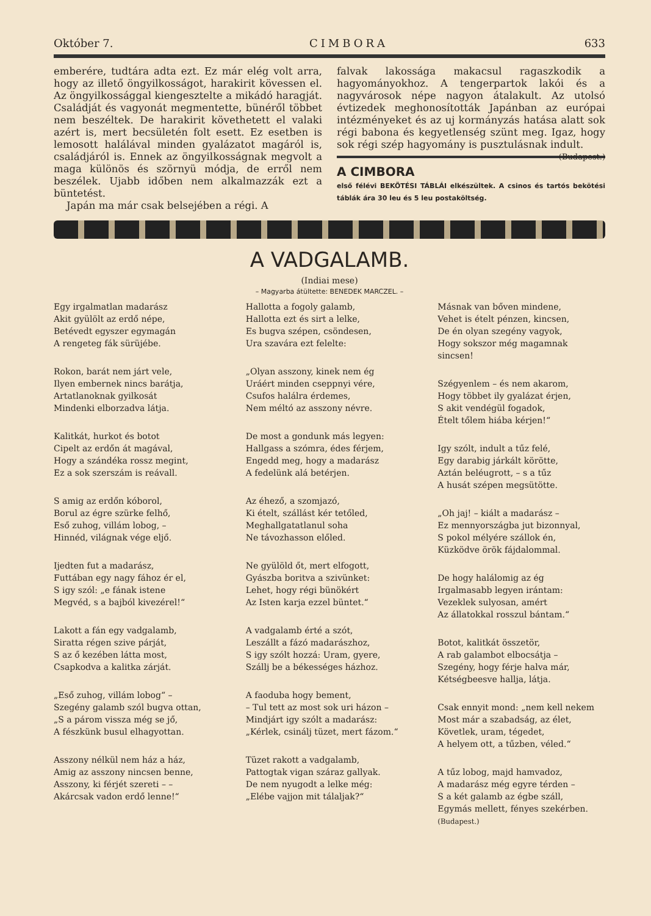Október 7. CIMBORA 633
emberére, tudtára adta ezt. Ez már elég volt arra, hogy az illető öngyilkosságot, harakirit kövessen el. Az öngyilkossággal kiengesztelte a mikádó haragját. Családját és vagyonát megmentette, bünéről többet nem beszéltek. De harakirit követhetett el valaki azért is, mert becsületén folt esett. Ez esetben is lemosott halálával minden gyalázatot magáról is, családjáról is. Ennek az öngyilkosságnak megvolt a maga különös és szörnyü módja, de erről nem beszélek. Ujabb időben nem alkalmazzák ezt a büntetést.
Japán ma már csak belsejében a régi. A
falvak lakossága makacsul ragaszkodik a hagyományokhoz. A tengerpartok lakói és a nagyvárosok népe nagyon átalakult. Az utolsó évtizedek meghonosították Japánban az európai intézményeket és az uj kormányzás hatása alatt sok régi babona és kegyetlenség szünt meg. Igaz, hogy sok régi szép hagyomány is pusztulásnak indult. (Budapest.)
A CIMBORA
első félévi BEKÖTÉSI TÁBLÁI elkészültek. A csinos és tartós bekötési táblák ára 30 leu és 5 leu postaköltség.
A VADGALAMB.
(Indiai mese)
– Magyarba átültette: BENEDEK MARCZEL. –
Egy irgalmatlan madarász
Akit gyülölt az erdő népe,
Betévedt egyszer egymagán
A rengeteg fák sürüjébe.
Rokon, barát nem járt vele,
Ilyen embernek nincs barátja,
Artatlanoknak gyilkosát
Mindenki elborzadva látja.
Kalitkát, hurkot és botot
Cipelt az erdőn át magával,
Hogy a szándéka rossz megint,
Ez a sok szerszám is reávall.
S amig az erdőn kóborol,
Borul az égre szürke felhő,
Eső zuhog, villám lobog, –
Hinnéd, világnak vége eljő.
Ijedten fut a madarász,
Futtában egy nagy fához ér el,
S igy szól: „e fának istene
Megvéd, s a bajból kivezérel!“
Lakott a fán egy vadgalamb,
Siratta régen szive párját,
S az ő kezében látta most,
Csapkodva a kalitka zárját.
„Eső zuhog, villám lobog“ –
Szegény galamb szól bugva ottan,
„S a párom vissza még se jő,
A fészkünk busul elhagyottan.
Asszony nélkül nem ház a ház,
Amig az asszony nincsen benne,
Asszony, ki férjét szereti – –
Akárcsak vadon erdő lenne!“
Hallotta a fogoly galamb,
Hallotta ezt és sirt a lelke,
Es bugva szépen, csöndesen,
Ura szavára ezt felelte:
„Olyan asszony, kinek nem ég
Uráért minden cseppnyi vére,
Csufos halálra érdemes,
Nem méltó az asszony névre.
De most a gondunk más legyen:
Hallgass a szómra, édes férjem,
Engedd meg, hogy a madarász
A fedelünk alá betérjen.
Az éhező, a szomjazó,
Ki ételt, szállást kér tetőled,
Meghallgatatlanul soha
Ne távozhasson előled.
Ne gyülöld őt, mert elfogott,
Gyászba boritva a szivünket:
Lehet, hogy régi bünökért
Az Isten karja ezzel büntet.“
A vadgalamb érté a szót,
Leszállt a fázó madarászhoz,
S igy szólt hozzá: Uram, gyere,
Szállj be a békességes házhoz.
A faoduba hogy bement,
– Tul tett az most sok uri házon –
Mindjárt igy szólt a madarász:
„Kérlek, csinálj tüzet, mert fázom.“
Tüzet rakott a vadgalamb,
Pattogtak vigan száraz gallyak.
De nem nyugodt a lelke még:
„Elébe vajjon mit tálaljak?“
Másnak van bőven mindene,
Vehet is ételt pénzen, kincsen,
De én olyan szegény vagyok,
Hogy sokszor még magamnak sincsen!
Szégyenlem – és nem akarom,
Hogy többet ily gyalázat érjen,
S akit vendégül fogadok,
Ételt tőlem hiába kérjen!“
Igy szólt, indult a tűz felé,
Egy darabig járkált körötte,
Aztán beléugrott, – s a tűz
A husát szépen megsütötte.
„Oh jaj! – kiált a madarász –
Ez mennyországba jut bizonnyal,
S pokol mélyére szállok én,
Küzködve örök fájdalommal.
De hogy halálomig az ég
Irgalmasabb legyen irántam:
Vezeklek sulyosan, amért
Az állatokkal rosszul bántam.“
Botot, kalitkát összetör,
A rab galambot elbocsátja –
Szegény, hogy férje halva már,
Kétségbeesve hallja, látja.
Csak ennyit mond: „nem kell nekem
Most már a szabadság, az élet,
Követlek, uram, tégedet,
A helyem ott, a tűzben, véled.“
A tűz lobog, majd hamvadoz,
A madarász még egyre térden –
S a két galamb az égbe száll,
Egymás mellett, fényes szekérben.
(Budapest.)